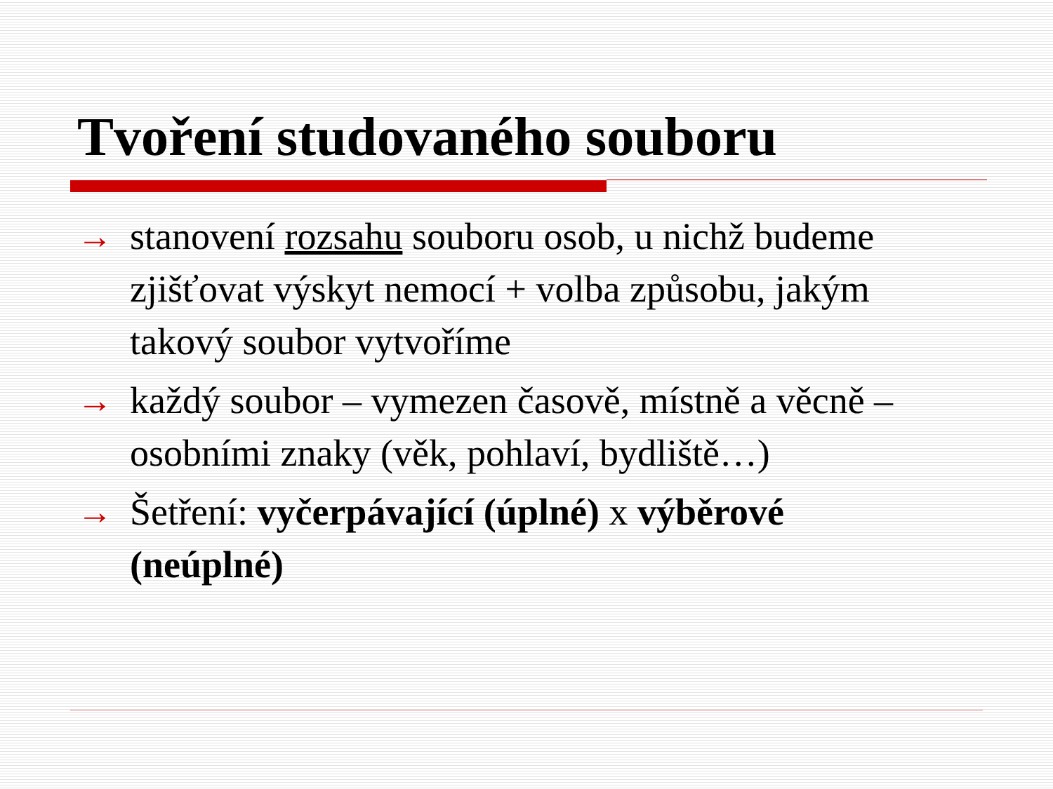Tvoření studovaného souboru
→ stanovení rozsahu souboru osob, u nichž budeme zjišťovat výskyt nemocí + volba způsobu, jakým takový soubor vytvoříme
→ každý soubor – vymezen časově, místně a věcně – osobními znaky (věk, pohlaví, bydliště…)
→ Šetření: vyčerpávající (úplné) x výběrové (neúplné)